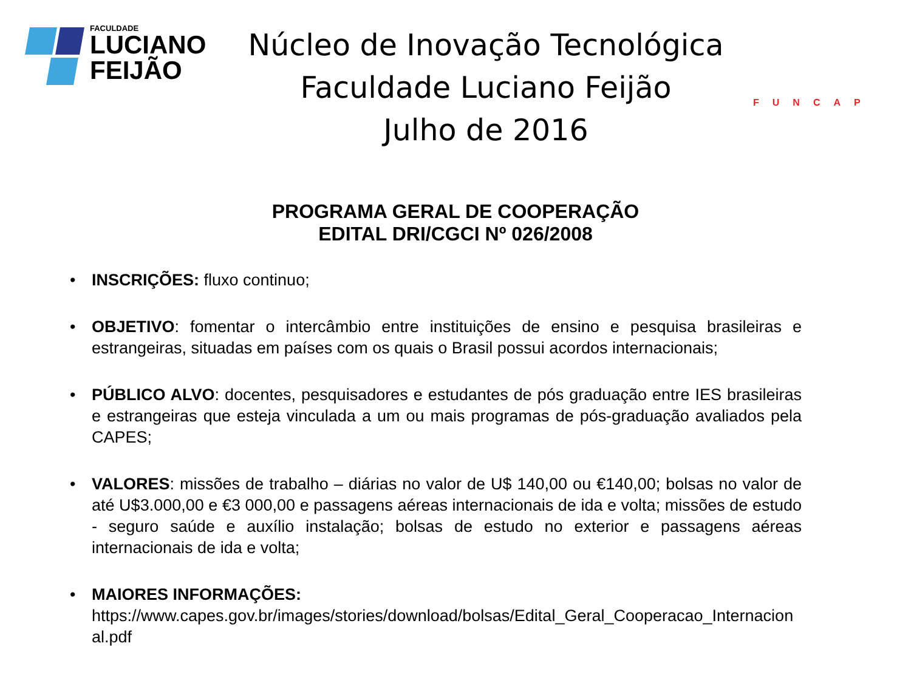FACULDADE
LUCIANO
FEIJÃO
Núcleo de Inovação Tecnológica
Faculdade Luciano Feijão
Julho de 2016
FUNCAP
PROGRAMA GERAL DE COOPERAÇÃO
EDITAL DRI/CGCI Nº 026/2008
• INSCRIÇÕES: fluxo continuo;
• OBJETIVO: fomentar o intercâmbio entre instituições de ensino e pesquisa brasileiras e estrangeiras, situadas em países com os quais o Brasil possui acordos internacionais;
• PÚBLICO ALVO: docentes, pesquisadores e estudantes de pós graduação entre IES brasileiras e estrangeiras que esteja vinculada a um ou mais programas de pós-graduação avaliados pela CAPES;
• VALORES: missões de trabalho – diárias no valor de U$ 140,00 ou €140,00; bolsas no valor de até U$3.000,00 e €3 000,00 e passagens aéreas internacionais de ida e volta; missões de estudo - seguro saúde e auxílio instalação; bolsas de estudo no exterior e passagens aéreas internacionais de ida e volta;
• MAIORES INFORMAÇÕES:
https://www.capes.gov.br/images/stories/download/bolsas/Edital_Geral_Cooperacao_Internacional.pdf